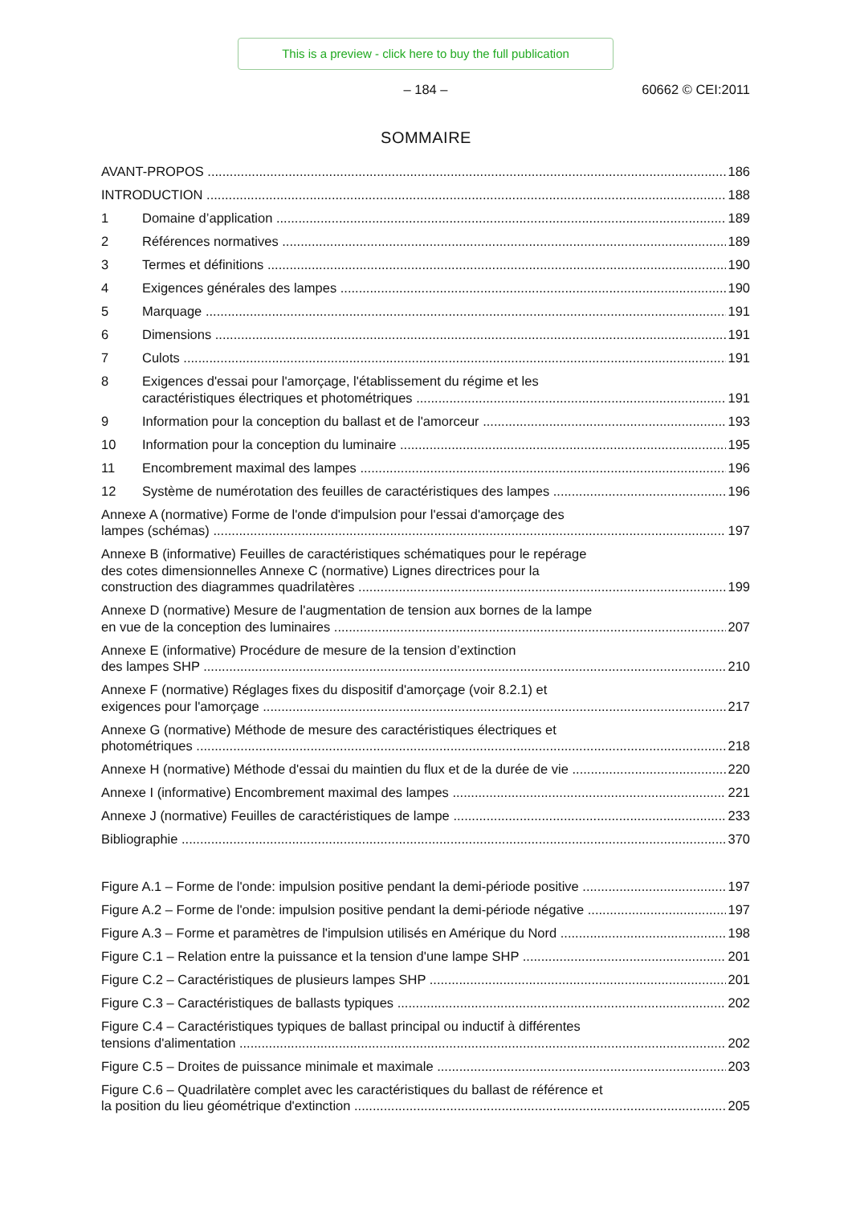This is a preview - click here to buy the full publication
– 184 –
60662 © CEI:2011
SOMMAIRE
AVANT-PROPOS
186
INTRODUCTION
188
1
Domaine d’application
189
2
Références normatives
189
3
Termes et définitions
190
4
Exigences générales des lampes
190
5
Marquage
191
6
Dimensions
191
7
Culots
191
8
Exigences d'essai pour l'amorçage, l'établissement du régime et les
caractéristiques électriques et photométriques
191
9
Information pour la conception du ballast et de l'amorceur
193
10
Information pour la conception du luminaire
195
11
Encombrement maximal des lampes
196
12
Système de numérotation des feuilles de caractéristiques des lampes
196
Annexe A (normative) Forme de l'onde d'impulsion pour l'essai d'amorçage des
lampes (schémas)
197
Annexe B (informative) Feuilles de caractéristiques schématiques pour le repérage
des cotes dimensionnelles Annexe C (normative) Lignes directrices pour la
construction des diagrammes quadrilatères
199
Annexe D (normative) Mesure de l'augmentation de tension aux bornes de la lampe
en vue de la conception des luminaires
207
Annexe E (informative) Procédure de mesure de la tension d’extinction
des lampes SHP
210
Annexe F (normative) Réglages fixes du dispositif d'amorçage (voir 8.2.1) et
exigences pour l'amorçage
217
Annexe G (normative) Méthode de mesure des caractéristiques électriques et
photométriques
218
Annexe H (normative) Méthode d'essai du maintien du flux et de la durée de vie
220
Annexe I (informative) Encombrement maximal des lampes
221
Annexe J (normative) Feuilles de caractéristiques de lampe
233
Bibliographie
370
Figure A.1 – Forme de l'onde: impulsion positive pendant la demi-période positive
197
Figure A.2 – Forme de l'onde: impulsion positive pendant la demi-période négative
197
Figure A.3 – Forme et paramètres de l'impulsion utilisés en Amérique du Nord
198
Figure C.1 – Relation entre la puissance et la tension d'une lampe SHP
201
Figure C.2 – Caractéristiques de plusieurs lampes SHP
201
Figure C.3 – Caractéristiques de ballasts typiques
202
Figure C.4 – Caractéristiques typiques de ballast principal ou inductif à différentes
tensions d'alimentation
202
Figure C.5 – Droites de puissance minimale et maximale
203
Figure C.6 – Quadrilatère complet avec les caractéristiques du ballast de référence et
la position du lieu géométrique d'extinction
205